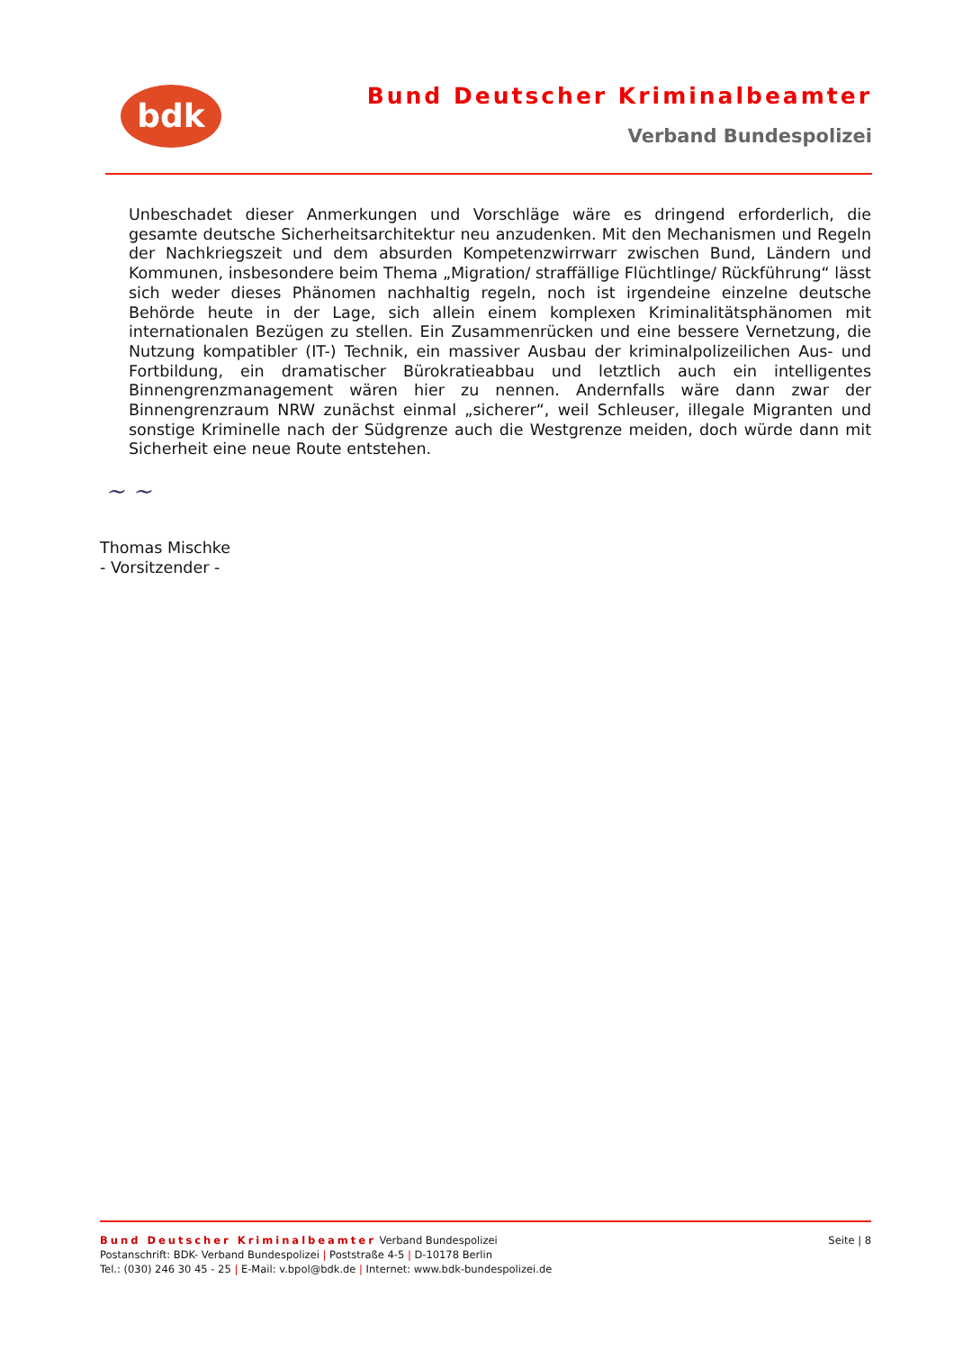bdk
Bund Deutscher Kriminalbeamter
Verband Bundespolizei
Unbeschadet dieser Anmerkungen und Vorschläge wäre es dringend erforderlich, die gesamte deutsche Sicherheitsarchitektur neu anzudenken. Mit den Mechanismen und Regeln der Nachkriegszeit und dem absurden Kompetenzwirrwarr zwischen Bund, Ländern und Kommunen, insbesondere beim Thema „Migration/ straffällige Flüchtlinge/ Rückführung“ lässt sich weder dieses Phänomen nachhaltig regeln, noch ist irgendeine einzelne deutsche Behörde heute in der Lage, sich allein einem komplexen Kriminalitätsphänomen mit internationalen Bezügen zu stellen. Ein Zusammenrücken und eine bessere Vernetzung, die Nutzung kompatibler (IT-) Technik, ein massiver Ausbau der kriminalpolizeilichen Aus- und Fortbildung, ein dramatischer Bürokratieabbau und letztlich auch ein intelligentes Binnengrenzmanagement wären hier zu nennen. Andernfalls wäre dann zwar der Binnengrenzraum NRW zunächst einmal „sicherer“, weil Schleuser, illegale Migranten und sonstige Kriminelle nach der Südgrenze auch die Westgrenze meiden, doch würde dann mit Sicherheit eine neue Route entstehen.
~ ~
Thomas Mischke
- Vorsitzender -
Bund Deutscher Kriminalbeamter Verband Bundespolizei
Postanschrift: BDK- Verband Bundespolizei | Poststraße 4-5 | D-10178 Berlin
Tel.: (030) 246 30 45 - 25 | E-Mail: v.bpol@bdk.de | Internet: www.bdk-bundespolizei.de
Seite | 8